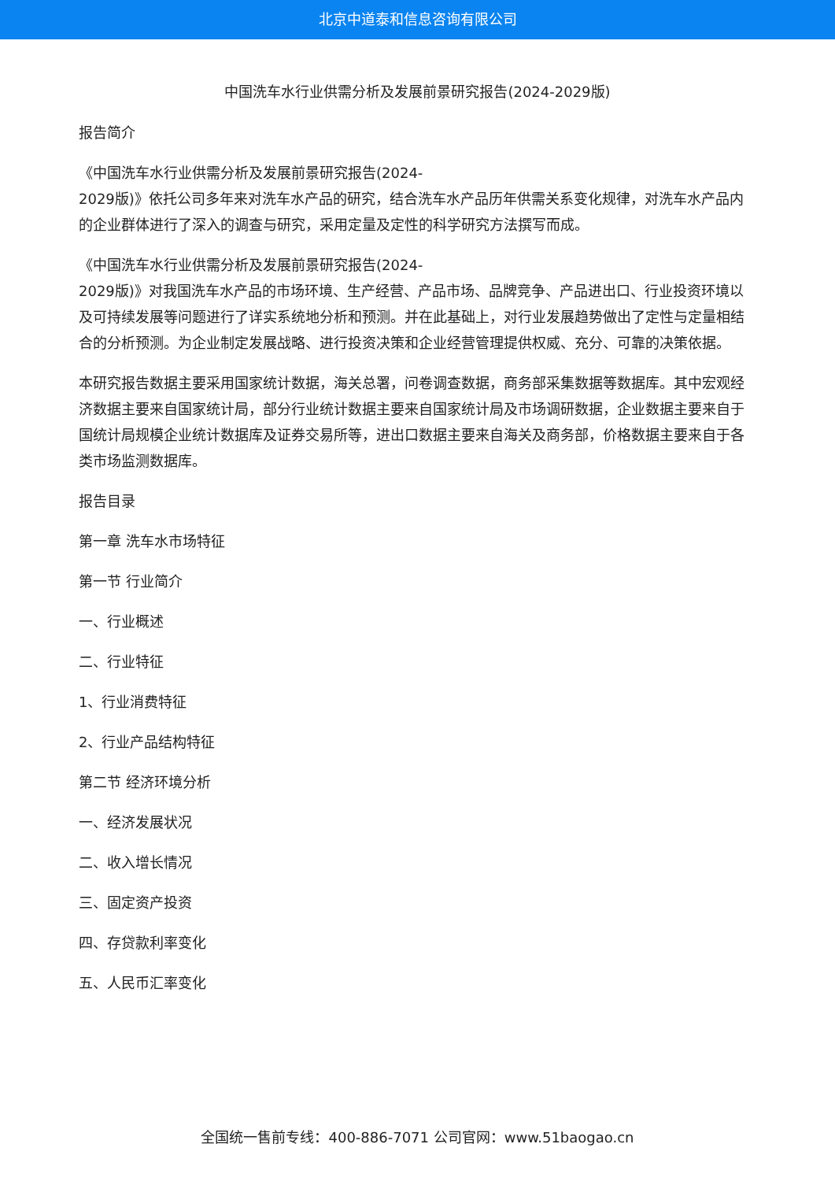北京中道泰和信息咨询有限公司
中国洗车水行业供需分析及发展前景研究报告(2024-2029版)
报告简介
《中国洗车水行业供需分析及发展前景研究报告(2024-
2029版)》依托公司多年来对洗车水产品的研究，结合洗车水产品历年供需关系变化规律，对洗车水产品内的企业群体进行了深入的调查与研究，采用定量及定性的科学研究方法撰写而成。
《中国洗车水行业供需分析及发展前景研究报告(2024-
2029版)》对我国洗车水产品的市场环境、生产经营、产品市场、品牌竞争、产品进出口、行业投资环境以及可持续发展等问题进行了详实系统地分析和预测。并在此基础上，对行业发展趋势做出了定性与定量相结合的分析预测。为企业制定发展战略、进行投资决策和企业经营管理提供权威、充分、可靠的决策依据。
本研究报告数据主要采用国家统计数据，海关总署，问卷调查数据，商务部采集数据等数据库。其中宏观经济数据主要来自国家统计局，部分行业统计数据主要来自国家统计局及市场调研数据，企业数据主要来自于国统计局规模企业统计数据库及证券交易所等，进出口数据主要来自海关及商务部，价格数据主要来自于各类市场监测数据库。
报告目录
第一章 洗车水市场特征
第一节 行业简介
一、行业概述
二、行业特征
1、行业消费特征
2、行业产品结构特征
第二节 经济环境分析
一、经济发展状况
二、收入增长情况
三、固定资产投资
四、存贷款利率变化
五、人民币汇率变化
全国统一售前专线：400-886-7071 公司官网：www.51baogao.cn